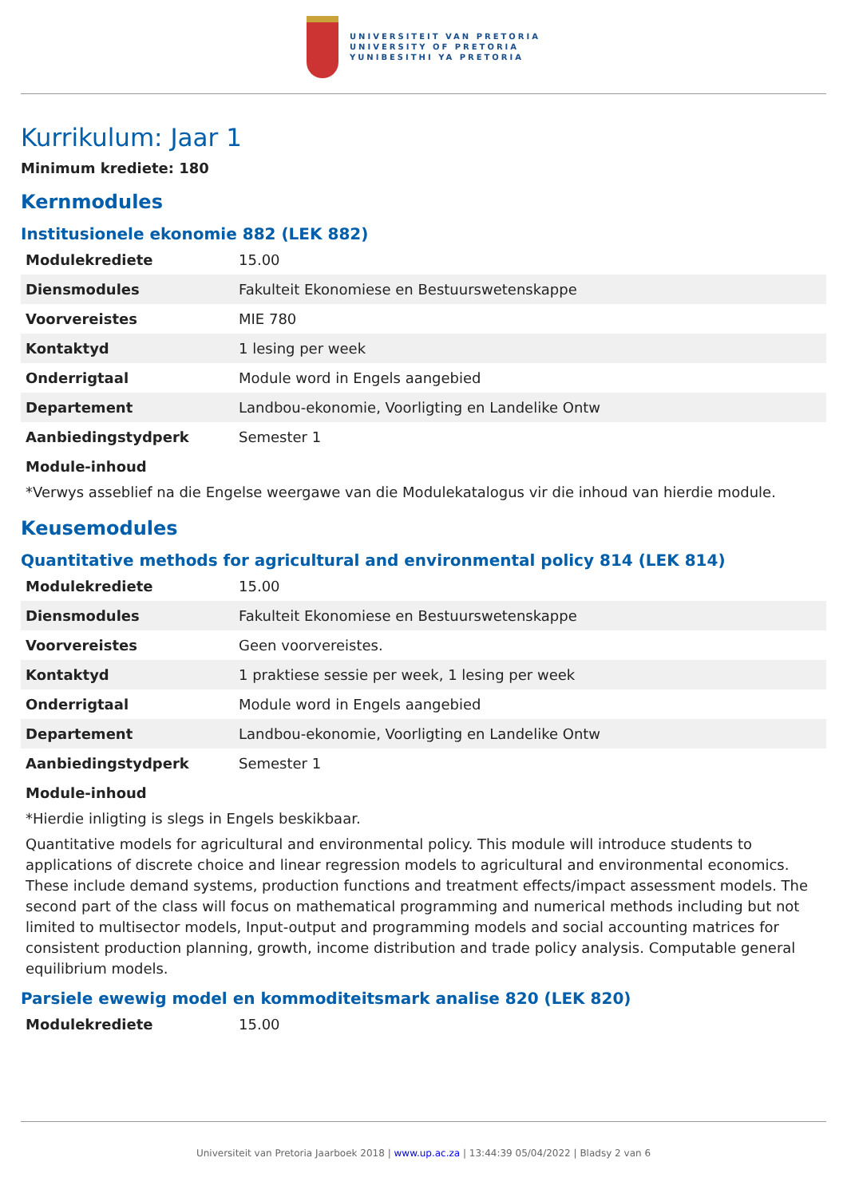UNIVERSITEIT VAN PRETORIA
UNIVERSITY OF PRETORIA
YUNIBESITHI YA PRETORIA
Kurrikulum: Jaar 1
Minimum krediete: 180
Kernmodules
Institusionele ekonomie 882 (LEK 882)
| Modulekrediete | 15.00 |
| Diensmodules | Fakulteit Ekonomiese en Bestuurswetenskappe |
| Voorvereistes | MIE 780 |
| Kontaktyd | 1 lesing per week |
| Onderrigtaal | Module word in Engels aangebied |
| Departement | Landbou-ekonomie, Voorligting en Landelike Ontw |
| Aanbiedingstydperk | Semester 1 |
Module-inhoud
*Verwys asseblief na die Engelse weergawe van die Modulekatalogus vir die inhoud van hierdie module.
Keusemodules
Quantitative methods for agricultural and environmental policy 814 (LEK 814)
| Modulekrediete | 15.00 |
| Diensmodules | Fakulteit Ekonomiese en Bestuurswetenskappe |
| Voorvereistes | Geen voorvereistes. |
| Kontaktyd | 1 praktiese sessie per week, 1 lesing per week |
| Onderrigtaal | Module word in Engels aangebied |
| Departement | Landbou-ekonomie, Voorligting en Landelike Ontw |
| Aanbiedingstydperk | Semester 1 |
Module-inhoud
*Hierdie inligting is slegs in Engels beskikbaar.
Quantitative models for agricultural and environmental policy. This module will introduce students to applications of discrete choice and linear regression models to agricultural and environmental economics. These include demand systems, production functions and treatment effects/impact assessment models. The second part of the class will focus on mathematical programming and numerical methods including but not limited to multisector models, Input-output and programming models and social accounting matrices for consistent production planning, growth, income distribution and trade policy analysis. Computable general equilibrium models.
Parsiele ewewig model en kommoditeitsmark analise 820 (LEK 820)
| Modulekrediete | 15.00 |
Universiteit van Pretoria Jaarboek 2018 | www.up.ac.za | 13:44:39 05/04/2022 | Bladsy 2 van 6